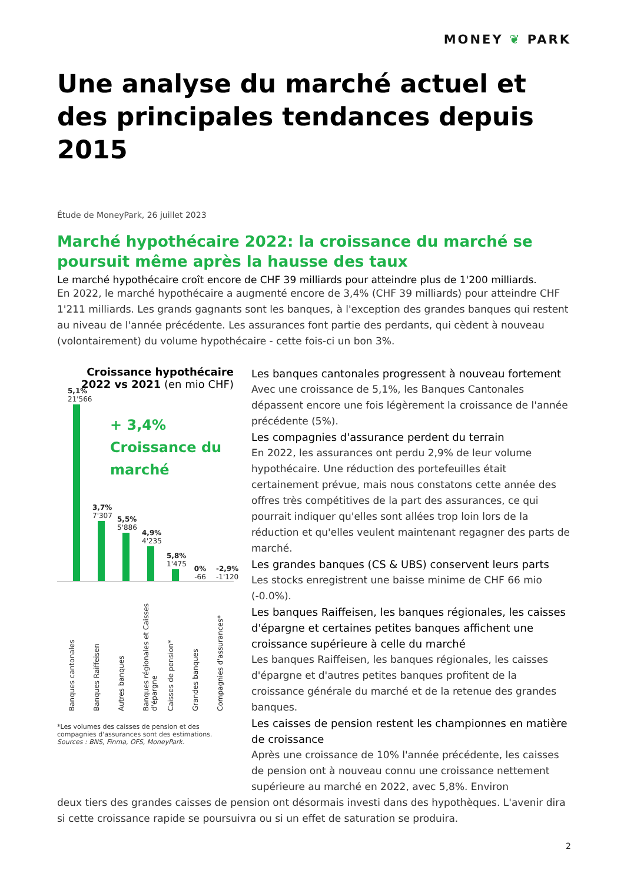MONEY ❦ PARK
Une analyse du marché actuel et des principales tendances depuis 2015
Étude de MoneyPark, 26 juillet 2023
Marché hypothécaire 2022: la croissance du marché se poursuit même après la hausse des taux
Le marché hypothécaire croît encore de CHF 39 milliards pour atteindre plus de 1'200 milliards.
En 2022, le marché hypothécaire a augmenté encore de 3,4% (CHF 39 milliards) pour atteindre CHF 1'211 milliards. Les grands gagnants sont les banques, à l'exception des grandes banques qui restent au niveau de l'année précédente. Les assurances font partie des perdants, qui cèdent à nouveau (volontairement) du volume hypothécaire - cette fois-ci un bon 3%.
Croissance hypothécaire 2022 vs 2021 (en mio CHF)
+ 3,4% Croissance du marché
5,1%
21'566
3,7%
7'307
5,5%
5'886
4,9%
4'235
5,8%
1'475
0%
-66
-2,9%
-1'120
Banques cantonales
Banques Raiffeisen
Autres banques
Banques régionales et Caisses d'épargne
Caisses de pension*
Grandes banques
Compagnies d'assurances*
*Les volumes des caisses de pension et des compagnies d'assurances sont des estimations. Sources : BNS, Finma, OFS, MoneyPark.
Les banques cantonales progressent à nouveau fortement
Avec une croissance de 5,1%, les Banques Cantonales dépassent encore une fois légèrement la croissance de l'année précédente (5%).
Les compagnies d'assurance perdent du terrain
En 2022, les assurances ont perdu 2,9% de leur volume hypothécaire. Une réduction des portefeuilles était certainement prévue, mais nous constatons cette année des offres très compétitives de la part des assurances, ce qui pourrait indiquer qu'elles sont allées trop loin lors de la réduction et qu'elles veulent maintenant regagner des parts de marché.
Les grandes banques (CS & UBS) conservent leurs parts
Les stocks enregistrent une baisse minime de CHF 66 mio (-0.0%).
Les banques Raiffeisen, les banques régionales, les caisses d'épargne et certaines petites banques affichent une croissance supérieure à celle du marché
Les banques Raiffeisen, les banques régionales, les caisses d'épargne et d'autres petites banques profitent de la croissance générale du marché et de la retenue des grandes banques.
Les caisses de pension restent les championnes en matière de croissance
Après une croissance de 10% l'année précédente, les caisses de pension ont à nouveau connu une croissance nettement supérieure au marché en 2022, avec 5,8%. Environ
deux tiers des grandes caisses de pension ont désormais investi dans des hypothèques. L'avenir dira si cette croissance rapide se poursuivra ou si un effet de saturation se produira.
2